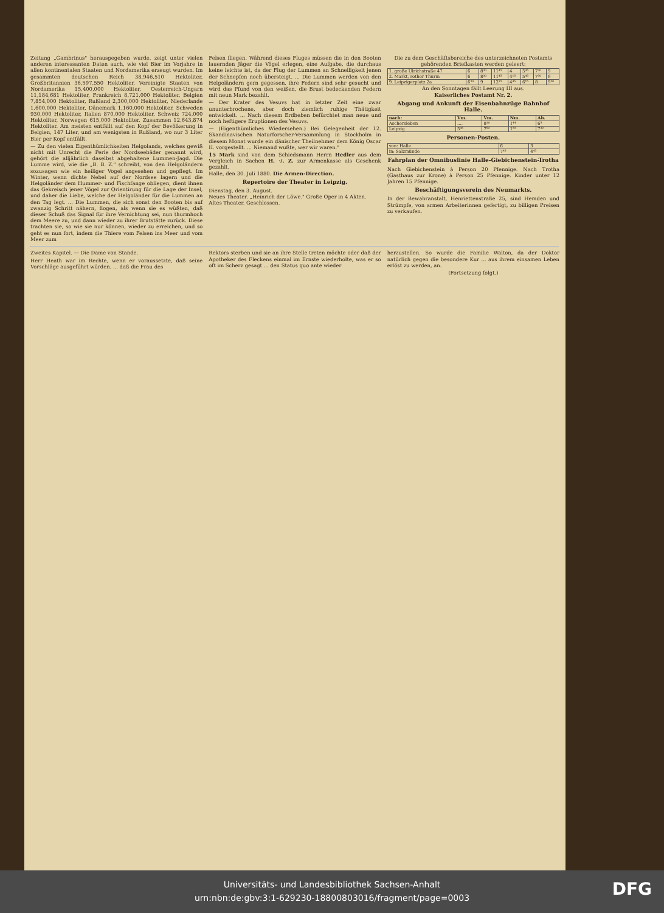Zeitung „Gambrinus" herausgegeben wurde, zeigt unter vielen anderen interessanten Daten auch, wie viel Bier im Vorjahre in allen kontinentalen Staaten und Nordamerika erzeugt wurden. Im gesammten deutschen Reich 38,946,510 Hektoliter, Großbritannien 36,597,550 Hektoliter, Vereinigte Staaten von Nordamerika 15,400,000 Hektoliter, Oesterreich-Ungarn 11,184,681 Hektoliter, Frankreich 8,721,000 Hektoliter, Belgien 7,854,000 Hektoliter, Rußland 2,300,000 Hektoliter, Niederlande 1,600,000 Hektoliter, Dänemark 1,160,000 Hektoliter, Schweden 930,000 Hektoliter, Italien 870,000 Hektoliter, Schweiz 724,000 Hektoliter, Norwegen 615,000 Hektoliter. Zusammen 12,643,874 Hektoliter. Am meisten entfällt auf den Kopf der Bevölkerung in Belgien, 147 Liter, und am wenigsten in Rußland, wo nur 3 Liter Bier per Kopf entfällt.
— Zu den vielen Eigenthümlichkeiten Helgolands, welches gewiß nicht mit Unrecht die Perle der Nordseebäder genannt wird, gehört die alljährlich daselbst abgehaltene Lummen-Jagd. Die Lumme wird, wie die „B. B. Z." schreibt, von den Helgoländern sozusagen wie ein heiliger Vogel angesehen und gepflegt. Im Winter, wenn dichte Nebel auf der Nordsee lagern und die Helgoländer dem Hummer- und Fischfange obliegen, dient ihnen das Gekreisch jener Vögel zur Orientirung für die Lage der Insel, und daher die Liebe, welche der Helgoländer für die Lummen an den Tag legt. ... Die Lummen, die sich sonst den Booten bis auf zwanzig Schritt nähern, flogen, als wenn sie es wüßten, daß dieser Schuß das Signal für ihre Vernichtung sei, nun thurmhoch dem Meere zu, und dann wieder zu ihrer Brutstätte zurück. Diese trachten sie, so wie sie nur können, wieder zu erreichen, und so geht es nun fort, indem die Thiere vom Felsen ins Meer und vom Meer zum
Felsen fliegen. Während dieses Fluges müssen die in den Booten lauernden Jäger die Vögel erlegen, eine Aufgabe, die durchaus keine leichte ist, da der Flug der Lummen an Schnelligkeit jenen der Schnepfen noch übersteigt. ... Die Lummen werden von den Helgoländern gern gegessen, ihre Federn sind sehr gesucht und wird das Pfund von den weißen, die Brust bedeckenden Federn mit neun Mark bezahlt.
— Der Krater des Vesuvs hat in letzter Zeit eine zwar ununterbrochene, aber doch ziemlich ruhige Thätigkeit entwickelt. ... Nach diesem Erdbeben befürchtet man neue und noch heftigere Eruptionen des Vesuvs.
— (Eigenthümliches Wiedersehen.) Bei Gelegenheit der 12. Skandinavischen Naturforscher-Versammlung in Stockholm in diesem Monat wurde ein dänischer Theilnehmer dem König Oscar II. vorgestellt. ... Niemand wußte, wer wir waren."
15 Mark sind von dem Schiedsmann Herrn Hedler aus dem Vergleich in Sachen H. ·/. Z. zur Armenkasse als Geschenk gezahlt.
Halle, den 30. Juli 1880. Die Armen-Direction.
Repertoire der Theater in Leipzig.
Dienstag, den 3. August.
Neues Theater. „Heinrich der Löwe." Große Oper in 4 Akten.
Altes Theater. Geschlossen.
Die zu dem Geschäftsbereiche des unterzeichneten Postamts gehörenden Briefkasten werden geleert:
| 1. große Ulrichstraße 47 | 6 | 8³⁰ | 11⁴⁵ | 4 | 5⁴⁵ | 7³⁰ | 9 |
| 2. Markt, rother Thurm | 6 | 8³⁰ | 11⁴⁵ | 4¹⁵ | 5⁴⁵ | 7³⁰ | 9 |
| 9. Leipzigerplatz 2a | 6³⁰ | 9 | 12¹⁵ | 4⁴⁵ | 6¹⁵ | 8 | 9³⁰ |
An den Sonntagen fällt Leerung III aus.
Kaiserliches Postamt Nr. 2.
Abgang und Ankunft der Eisenbahnzüge Bahnhof Halle.
| nach: | Vm. | Vm. | Nm. | Ab. |
| --- | --- | --- | --- | --- |
| Aschersleben | .... | 8¹⁰ | 1⁴⁴ | 6⁵ |
| Leipzig | 5⁴⁵ | 7⁵² | 1⁵⁵ | 7³² |
Personen-Posten.
| von: Halle | 6 | 3 |
| in: Salzmünde | 7⁴⁵ | 4⁴⁵ |
Fahrplan der Omnibuslinie Halle-Giebichenstein-Trotha
Nach Giebichenstein à Person 20 Pfennige. Nach Trotha (Gasthaus zur Krone) à Person 25 Pfennige. Kinder unter 12 Jahren 15 Pfennige.
Beschäftigungsverein des Neumarkts.
In der Bewahranstalt, Henriettenstraße 25, sind Hemden und Strümpfe, von armen Arbeiterinnen gefertigt, zu billigen Preisen zu verkaufen.
Zweites Kapitel. — Die Dame von Stande.
Herr Heath war im Rechte, wenn er voraussetzte, daß seine Vorschläge ausgeführt würden. ... daß die Frau des
Rektors sterben und sie an ihre Stelle treten möchte oder daß der Apotheker des Fleckens einmal im Ernste wiederholte, was er so oft im Scherz gesagt ... den Status quo ante wieder
herzustellen. So wurde die Familie Walton, da der Doktor natürlich gegen die besondere Kur ... aus ihrem einsamen Leben erlöst zu werden, an.
(Fortsetzung folgt.)
Universitäts- und Landesbibliothek Sachsen-Anhalt
urn:nbn:de:gbv:3:1-629230-18800803016/fragment/page=0003
DFG